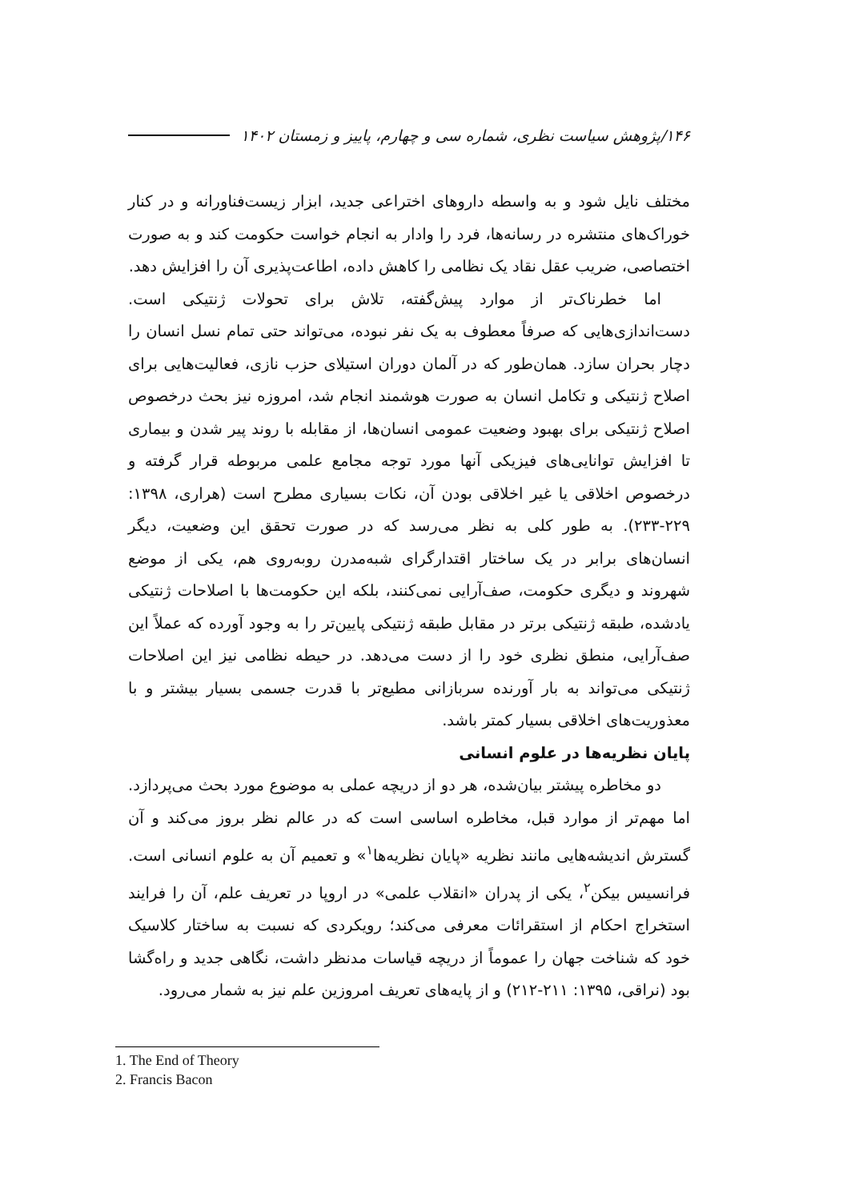۱۴۶/پژوهش سیاست نظری، شماره سی و چهارم، پاییز و زمستان ۱۴۰۲
مختلف نایل شود و به واسطه داروهای اختراعی جدید، ابزار زیست‌فناورانه و در کنار خوراک‌های منتشره در رسانه‌ها، فرد را وادار به انجام خواست حکومت کند و به صورت اختصاصی، ضریب عقل نقاد یک نظامی را کاهش داده، اطاعت‌پذیری آن را افزایش دهد.
اما خطرناک‌تر از موارد پیش‌گفته، تلاش برای تحولات ژنتیکی است. دست‌اندازی‌هایی که صرفاً معطوف به یک نفر نبوده، می‌تواند حتی تمام نسل انسان را دچار بحران سازد. همان‌طور که در آلمان دوران استیلای حزب نازی، فعالیت‌هایی برای اصلاح ژنتیکی و تکامل انسان به صورت هوشمند انجام شد، امروزه نیز بحث درخصوص اصلاح ژنتیکی برای بهبود وضعیت عمومی انسان‌ها، از مقابله با روند پیر شدن و بیماری تا افزایش توانایی‌های فیزیکی آنها مورد توجه مجامع علمی مربوطه قرار گرفته و درخصوص اخلاقی یا غیر اخلاقی بودن آن، نکات بسیاری مطرح است (هراری، ۱۳۹۸: ۲۲۹-۲۳۳). به طور کلی به نظر می‌رسد که در صورت تحقق این وضعیت، دیگر انسان‌های برابر در یک ساختار اقتدارگرای شبه‌مدرن روبه‌روی هم، یکی از موضع شهروند و دیگری حکومت، صف‌آرایی نمی‌کنند، بلکه این حکومت‌ها با اصلاحات ژنتیکی یادشده، طبقه ژنتیکی برتر در مقابل طبقه ژنتیکی پایین‌تر را به وجود آورده که عملاً این صف‌آرایی، منطق نظری خود را از دست می‌دهد. در حیطه نظامی نیز این اصلاحات ژنتیکی می‌تواند به بار آورنده سربازانی مطیع‌تر با قدرت جسمی بسیار بیشتر و با معذوریت‌های اخلاقی بسیار کمتر باشد.
پایان نظریه‌ها در علوم انسانی
دو مخاطره پیشتر بیان‌شده، هر دو از دریچه عملی به موضوع مورد بحث می‌پردازد. اما مهم‌تر از موارد قبل، مخاطره اساسی است که در عالم نظر بروز می‌کند و آن گسترش اندیشه‌هایی مانند نظریه «پایان نظریه‌ها<sup>۱</sup>» و تعمیم آن به علوم انسانی است. فرانسیس بیکن<sup>۲</sup>، یکی از پدران «انقلاب علمی» در اروپا در تعریف علم، آن را فرایند استخراج احکام از استقرائات معرفی می‌کند؛ رویکردی که نسبت به ساختار کلاسیک خود که شناخت جهان را عموماً از دریچه قیاسات مدنظر داشت، نگاهی جدید و راه‌گشا بود (نراقی، ۱۳۹۵: ۲۱۱-۲۱۲) و از پایه‌های تعریف امروزین علم نیز به شمار می‌رود.
1. The End of Theory
2. Francis Bacon